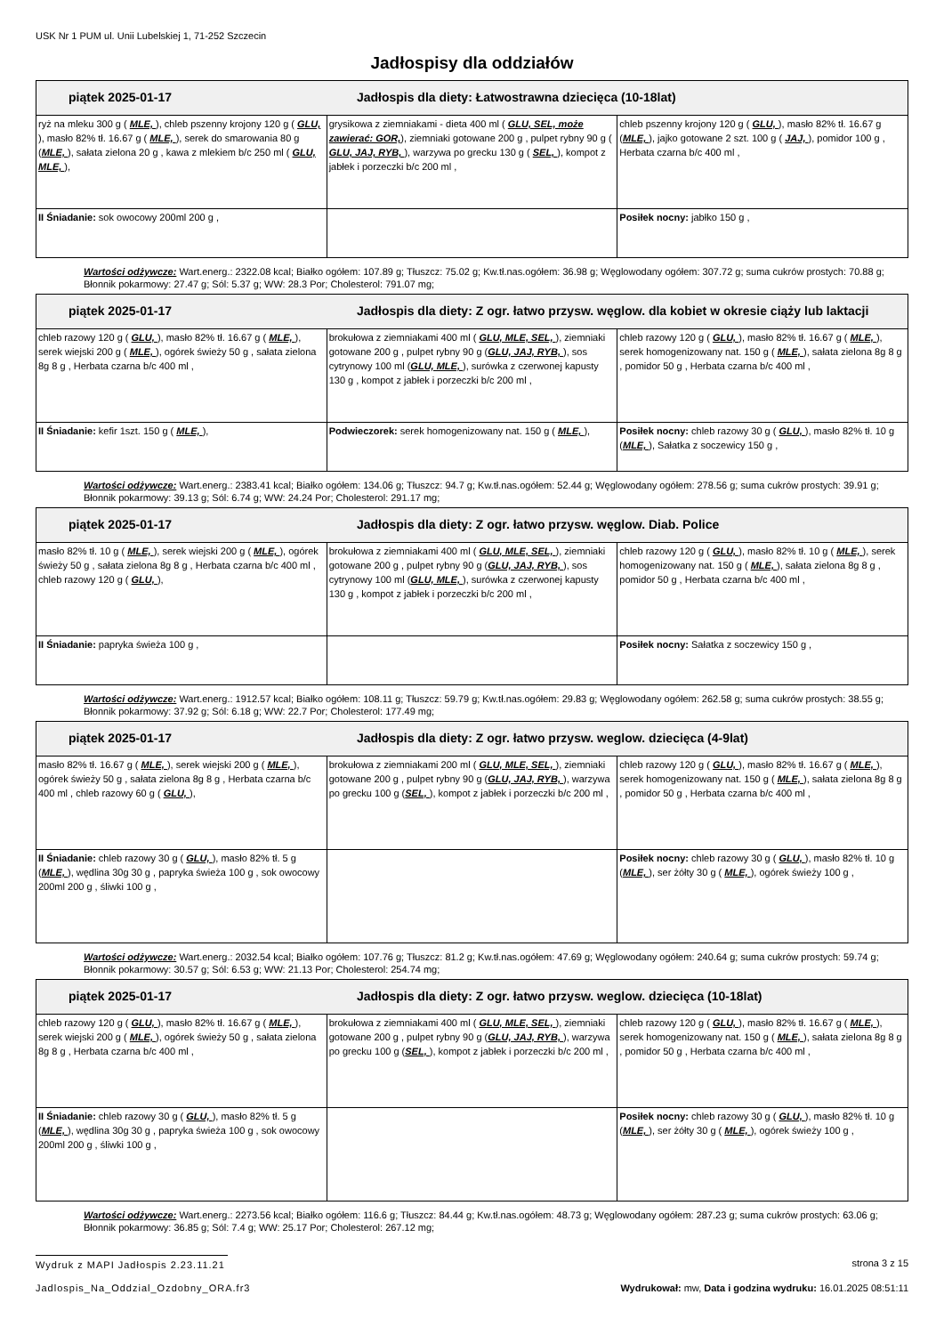USK Nr 1 PUM ul. Unii Lubelskiej 1, 71-252 Szczecin
Jadłospisy dla oddziałów
| piątek 2025-01-17 Jadłospis dla diety: Łatwostrawna dziecięca (10-18lat) | | |
| --- | --- | --- |
| ryż na mleku 300 g ( MLE, ), chleb pszenny krojony 120 g ( GLU, ), masło 82% tł. 16.67 g ( MLE, ), serek do smarowania 80 g ( MLE, ), sałata zielona 20 g , kawa z mlekiem b/c 250 ml ( GLU, MLE, ), | grysikowa z ziemniakami - dieta 400 ml ( GLU, SEL, może zawierać: GOR, ), ziemniaki gotowane 200 g , pulpet rybny 90 g ( GLU, JAJ, RYB, ), warzywa po grecku 130 g ( SEL, ), kompot z jabłek i porzeczki b/c 200 ml , | chleb pszenny krojony 120 g ( GLU, ), masło 82% tł. 16.67 g ( MLE, ), jajko gotowane 2 szt. 100 g ( JAJ, ), pomidor 100 g , Herbata czarna b/c 400 ml , |
| II Śniadanie: sok owocowy 200ml 200 g , | | Posiłek nocny: jabłko 150 g , |
Wartości odżywcze: Wart.energ.: 2322.08 kcal; Białko ogółem: 107.89 g; Tłuszcz: 75.02 g; Kw.tł.nas.ogółem: 36.98 g; Węglowodany ogółem: 307.72 g; suma cukrów prostych: 70.88 g; Błonnik pokarmowy: 27.47 g; Sól: 5.37 g; WW: 28.3 Por; Cholesterol: 791.07 mg;
| piątek 2025-01-17 Jadłospis dla diety: Z ogr. łatwo przysw. węglow. dla kobiet w okresie ciąży lub laktacji | | |
| --- | --- | --- |
| chleb razowy 120 g ( GLU, ), masło 82% tł. 16.67 g ( MLE, ), serek wiejski 200 g ( MLE, ), ogórek świeży 50 g , sałata zielona 8g 8 g , Herbata czarna b/c 400 ml , | brokułowa z ziemniakami 400 ml ( GLU, MLE, SEL, ), ziemniaki gotowane 200 g , pulpet rybny 90 g ( GLU, JAJ, RYB, ), sos cytrynowy 100 ml ( GLU, MLE, ), surówka z czerwonej kapusty 130 g , kompot z jabłek i porzeczki b/c 200 ml , | chleb razowy 120 g ( GLU, ), masło 82% tł. 16.67 g ( MLE, ), serek homogenizowany nat. 150 g ( MLE, ), sałata zielona 8g 8 g , pomidor 50 g , Herbata czarna b/c 400 ml , |
| II Śniadanie: kefir 1szt. 150 g ( MLE, ), | Podwieczorek: serek homogenizowany nat. 150 g ( MLE, ), | Posiłek nocny: chleb razowy 30 g ( GLU, ), masło 82% tł. 10 g ( MLE, ), Sałatka z soczewicy 150 g , |
Wartości odżywcze: Wart.energ.: 2383.41 kcal; Białko ogółem: 134.06 g; Tłuszcz: 94.7 g; Kw.tł.nas.ogółem: 52.44 g; Węglowodany ogółem: 278.56 g; suma cukrów prostych: 39.91 g; Błonnik pokarmowy: 39.13 g; Sól: 6.74 g; WW: 24.24 Por; Cholesterol: 291.17 mg;
| piątek 2025-01-17 Jadłospis dla diety: Z ogr. łatwo przysw. węglow. Diab. Police | | |
| --- | --- | --- |
| masło 82% tł. 10 g ( MLE, ), serek wiejski 200 g ( MLE, ), ogórek świeży 50 g , sałata zielona 8g 8 g , Herbata czarna b/c 400 ml , chleb razowy 120 g ( GLU, ), | brokułowa z ziemniakami 400 ml ( GLU, MLE, SEL, ), ziemniaki gotowane 200 g , pulpet rybny 90 g ( GLU, JAJ, RYB, ), sos cytrynowy 100 ml ( GLU, MLE, ), surówka z czerwonej kapusty 130 g , kompot z jabłek i porzeczki b/c 200 ml , | chleb razowy 120 g ( GLU, ), masło 82% tł. 10 g ( MLE, ), serek homogenizowany nat. 150 g ( MLE, ), sałata zielona 8g 8 g , pomidor 50 g , Herbata czarna b/c 400 ml , |
| II Śniadanie: papryka świeża 100 g , | | Posiłek nocny: Sałatka z soczewicy 150 g , |
Wartości odżywcze: Wart.energ.: 1912.57 kcal; Białko ogółem: 108.11 g; Tłuszcz: 59.79 g; Kw.tł.nas.ogółem: 29.83 g; Węglowodany ogółem: 262.58 g; suma cukrów prostych: 38.55 g; Błonnik pokarmowy: 37.92 g; Sól: 6.18 g; WW: 22.7 Por; Cholesterol: 177.49 mg;
| piątek 2025-01-17 Jadłospis dla diety: Z ogr. łatwo przysw. weglow. dziecięca (4-9lat) | | |
| --- | --- | --- |
| masło 82% tł. 16.67 g ( MLE, ), serek wiejski 200 g ( MLE, ), ogórek świeży 50 g , sałata zielona 8g 8 g , Herbata czarna b/c 400 ml , chleb razowy 60 g ( GLU, ), | brokułowa z ziemniakami 200 ml ( GLU, MLE, SEL, ), ziemniaki gotowane 200 g , pulpet rybny 90 g ( GLU, JAJ, RYB, ), warzywa po grecku 100 g ( SEL, ), kompot z jabłek i porzeczki b/c 200 ml , | chleb razowy 120 g ( GLU, ), masło 82% tł. 16.67 g ( MLE, ), serek homogenizowany nat. 150 g ( MLE, ), sałata zielona 8g 8 g , pomidor 50 g , Herbata czarna b/c 400 ml , |
| II Śniadanie: chleb razowy 30 g ( GLU, ), masło 82% tł. 5 g ( MLE, ), wędlina 30g 30 g , papryka świeża 100 g , sok owocowy 200ml 200 g , śliwki 100 g , | | Posiłek nocny: chleb razowy 30 g ( GLU, ), masło 82% tł. 10 g ( MLE, ), ser żółty 30 g ( MLE, ), ogórek świeży 100 g , |
Wartości odżywcze: Wart.energ.: 2032.54 kcal; Białko ogółem: 107.76 g; Tłuszcz: 81.2 g; Kw.tł.nas.ogółem: 47.69 g; Węglowodany ogółem: 240.64 g; suma cukrów prostych: 59.74 g; Błonnik pokarmowy: 30.57 g; Sól: 6.53 g; WW: 21.13 Por; Cholesterol: 254.74 mg;
| piątek 2025-01-17 Jadłospis dla diety: Z ogr. łatwo przysw. weglow. dziecięca (10-18lat) | | |
| --- | --- | --- |
| chleb razowy 120 g ( GLU, ), masło 82% tł. 16.67 g ( MLE, ), serek wiejski 200 g ( MLE, ), ogórek świeży 50 g , sałata zielona 8g 8 g , Herbata czarna b/c 400 ml , | brokułowa z ziemniakami 400 ml ( GLU, MLE, SEL, ), ziemniaki gotowane 200 g , pulpet rybny 90 g ( GLU, JAJ, RYB, ), warzywa po grecku 100 g ( SEL, ), kompot z jabłek i porzeczki b/c 200 ml , | chleb razowy 120 g ( GLU, ), masło 82% tł. 16.67 g ( MLE, ), serek homogenizowany nat. 150 g ( MLE, ), sałata zielona 8g 8 g , pomidor 50 g , Herbata czarna b/c 400 ml , |
| II Śniadanie: chleb razowy 30 g ( GLU, ), masło 82% tł. 5 g ( MLE, ), wędlina 30g 30 g , papryka świeża 100 g , sok owocowy 200ml 200 g , śliwki 100 g , | | Posiłek nocny: chleb razowy 30 g ( GLU, ), masło 82% tł. 10 g ( MLE, ), ser żółty 30 g ( MLE, ), ogórek świeży 100 g , |
Wartości odżywcze: Wart.energ.: 2273.56 kcal; Białko ogółem: 116.6 g; Tłuszcz: 84.44 g; Kw.tł.nas.ogółem: 48.73 g; Węglowodany ogółem: 287.23 g; suma cukrów prostych: 63.06 g; Błonnik pokarmowy: 36.85 g; Sól: 7.4 g; WW: 25.17 Por; Cholesterol: 267.12 mg;
Wydruk z MAPI Jadłospis 2.23.11.21
strona 3 z 15
Jadlospis_Na_Oddzial_Ozdobny_ORA.fr3 Wydrukował: mw, Data i godzina wydruku: 16.01.2025 08:51:11